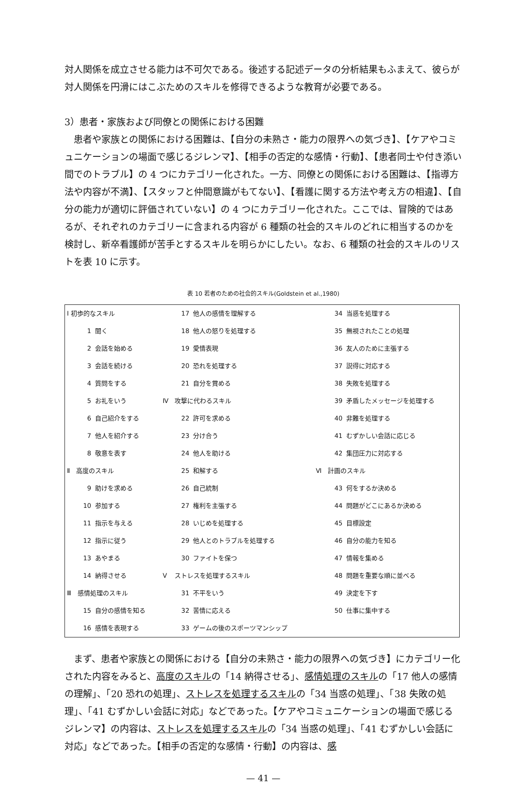対人関係を成立させる能力は不可欠である。後述する記述データの分析結果もふまえて、彼らが対人関係を円滑にはこぶためのスキルを修得できるような教育が必要である。
3）患者・家族および同僚との関係における困難
　患者や家族との関係における困難は、【自分の未熟さ・能力の限界への気づき】、【ケアやコミュニケーションの場面で感じるジレンマ】、【相手の否定的な感情・行動】、【患者同士や付き添い間でのトラブル】の 4 つにカテゴリー化された。一方、同僚との関係における困難は、【指導方法や内容が不満】、【スタッフと仲間意識がもてない】、【看護に関する方法や考え方の相違】、【自分の能力が適切に評価されていない】の 4 つにカテゴリー化された。ここでは、冒険的ではあるが、それぞれのカテゴリーに含まれる内容が 6 種類の社会的スキルのどれに相当するのかを検討し、新卒看護師が苦手とするスキルを明らかにしたい。なお、6 種類の社会的スキルのリストを表 10 に示す。
表 10 若者のための社会的スキル(Goldstein et al.,1980)
| Ⅰ 初歩的なスキル | | | 17 | 他人の感情を理解する | | 34 | 当惑を処理する |
| 1 | 聞く | | 18 | 他人の怒りを処理する | | 35 | 無視されたことの処理 |
| 2 | 会話を始める | | 19 | 愛情表現 | | 36 | 友人のために主張する |
| 3 | 会話を続ける | | 20 | 恐れを処理する | | 37 | 説得に対応する |
| 4 | 質問をする | | 21 | 自分を賞める | | 38 | 失敗を処理する |
| 5 | お礼をいう | Ⅳ | 攻撃に代わるスキル | | | 39 | 矛盾したメッセージを処理する |
| 6 | 自己紹介をする | | 22 | 許可を求める | | 40 | 非難を処理する |
| 7 | 他人を紹介する | | 23 | 分け合う | | 41 | むずかしい会話に応じる |
| 8 | 敬意を表す | | 24 | 他人を助ける | | 42 | 集団圧力に対応する |
| Ⅱ 高度のスキル | | | 25 | 和解する | Ⅵ | 計画のスキル | |
| 9 | 助けを求める | | 26 | 自己統制 | | 43 | 何をするか決める |
| 10 | 参加する | | 27 | 権利を主張する | | 44 | 問題がどこにあるか決める |
| 11 | 指示を与える | | 28 | いじめを処理する | | 45 | 目標設定 |
| 12 | 指示に従う | | 29 | 他人とのトラブルを処理する | | 46 | 自分の能力を知る |
| 13 | あやまる | | 30 | ファイトを保つ | | 47 | 情報を集める |
| 14 | 納得させる | Ⅴ | ストレスを処理するスキル | | | 48 | 問題を重要な順に並べる |
| Ⅲ 感情処理のスキル | | | 31 | 不平をいう | | 49 | 決定を下す |
| 15 | 自分の感情を知る | | 32 | 苦情に応える | | 50 | 仕事に集中する |
| 16 | 感情を表現する | | 33 | ゲームの後のスポーツマンシップ | | | |
　まず、患者や家族との関係における【自分の未熟さ・能力の限界への気づき】にカテゴリー化された内容をみると、高度のスキルの「14 納得させる」、感情処理のスキルの「17 他人の感情の理解」、「20 恐れの処理」、ストレスを処理するスキルの「34 当惑の処理」、「38 失敗の処理」、「41 むずかしい会話に対応」などであった。【ケアやコミュニケーションの場面で感じるジレンマ】の内容は、ストレスを処理するスキルの「34 当惑の処理」、「41 むずかしい会話に対応」などであった。【相手の否定的な感情・行動】の内容は、感
— 41 —